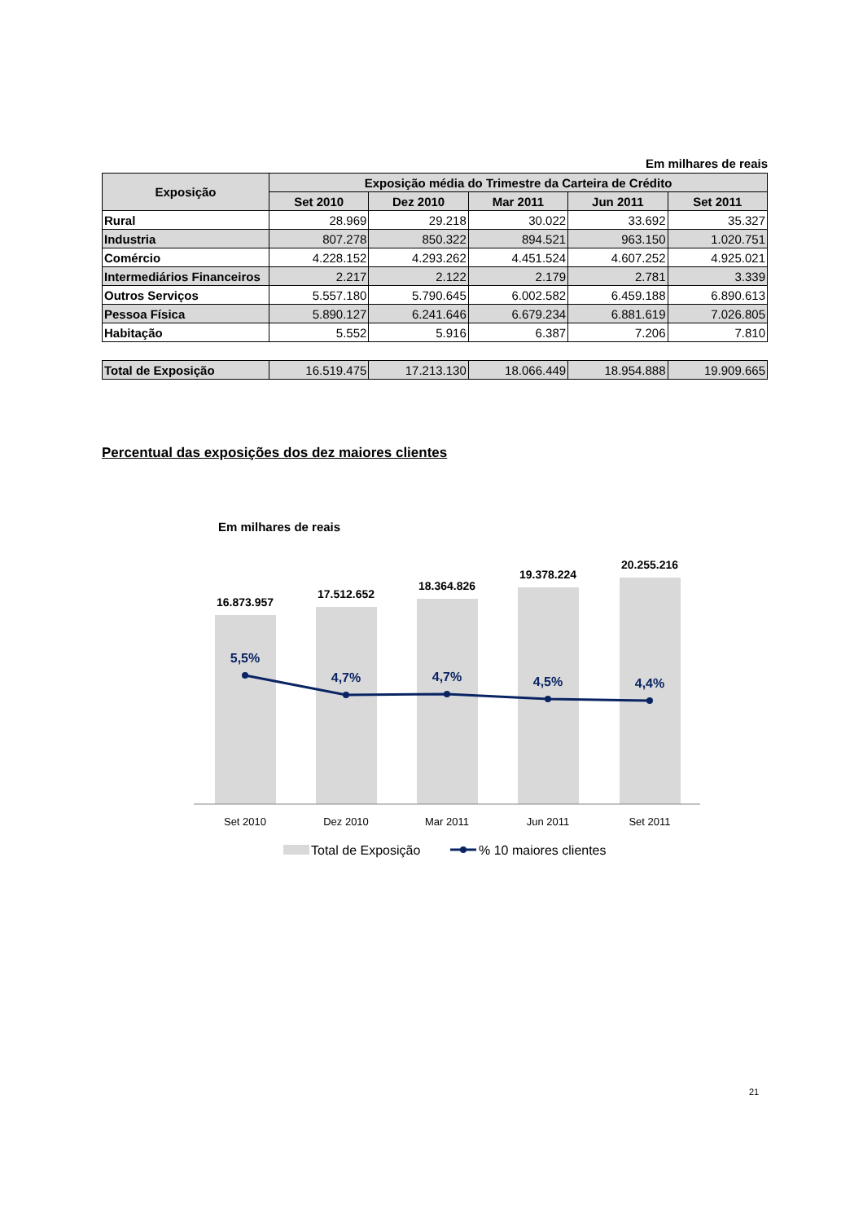Em milhares de reais
| Exposição | Exposição média do Trimestre da Carteira de Crédito | | | | |
| --- | --- | --- | --- | --- | --- |
| | Set 2010 | Dez 2010 | Mar 2011 | Jun 2011 | Set 2011 |
| Rural | 28.969 | 29.218 | 30.022 | 33.692 | 35.327 |
| Industria | 807.278 | 850.322 | 894.521 | 963.150 | 1.020.751 |
| Comércio | 4.228.152 | 4.293.262 | 4.451.524 | 4.607.252 | 4.925.021 |
| Intermediários Financeiros | 2.217 | 2.122 | 2.179 | 2.781 | 3.339 |
| Outros Serviços | 5.557.180 | 5.790.645 | 6.002.582 | 6.459.188 | 6.890.613 |
| Pessoa Física | 5.890.127 | 6.241.646 | 6.679.234 | 6.881.619 | 7.026.805 |
| Habitação | 5.552 | 5.916 | 6.387 | 7.206 | 7.810 |
| Total de Exposição | 16.519.475 | 17.213.130 | 18.066.449 | 18.954.888 | 19.909.665 |
Percentual das exposições dos dez maiores clientes
Em milhares de reais
16.873.957
17.512.652
18.364.826
19.378.224
20.255.216
5,5%
4,7%
4,7%
4,5%
4,4%
Set 2010
Dez 2010
Mar 2011
Jun 2011
Set 2011
Total de Exposição
% 10 maiores clientes
21